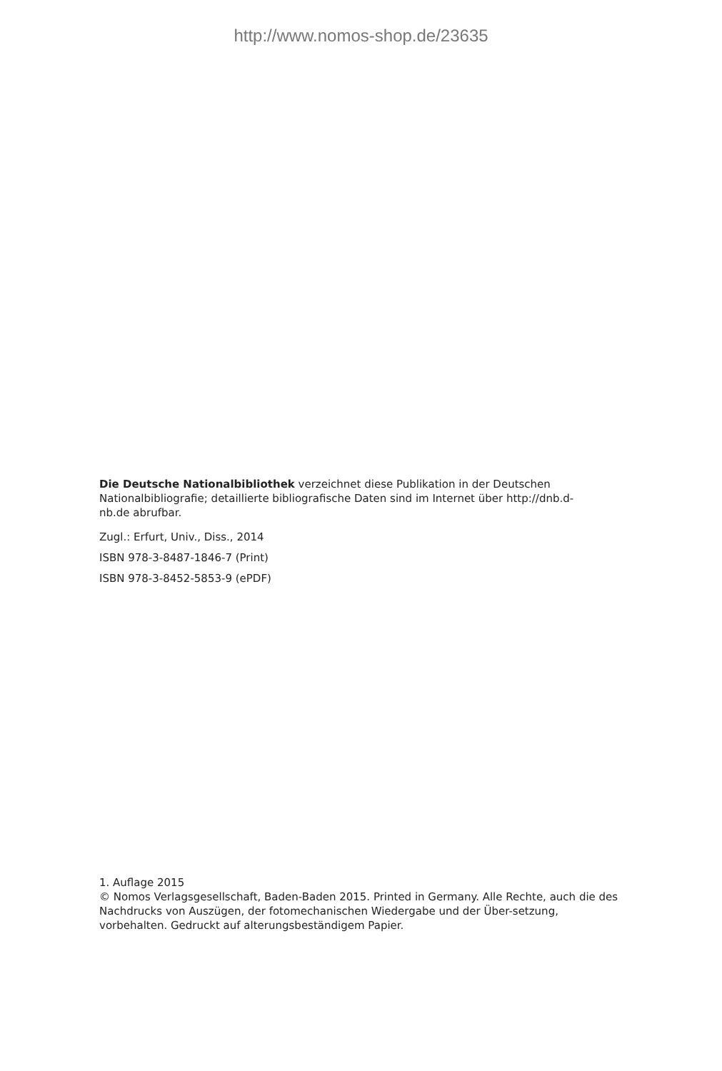http://www.nomos-shop.de/23635
Die Deutsche Nationalbibliothek verzeichnet diese Publikation in der Deutschen Nationalbibliografie; detaillierte bibliografische Daten sind im Internet über http://dnb.d-nb.de abrufbar.
Zugl.: Erfurt, Univ., Diss., 2014
ISBN 978-3-8487-1846-7 (Print)
ISBN 978-3-8452-5853-9 (ePDF)
1. Auflage 2015
© Nomos Verlagsgesellschaft, Baden-Baden 2015. Printed in Germany. Alle Rechte, auch die des Nachdrucks von Auszügen, der fotomechanischen Wiedergabe und der Über-setzung, vorbehalten. Gedruckt auf alterungsbeständigem Papier.